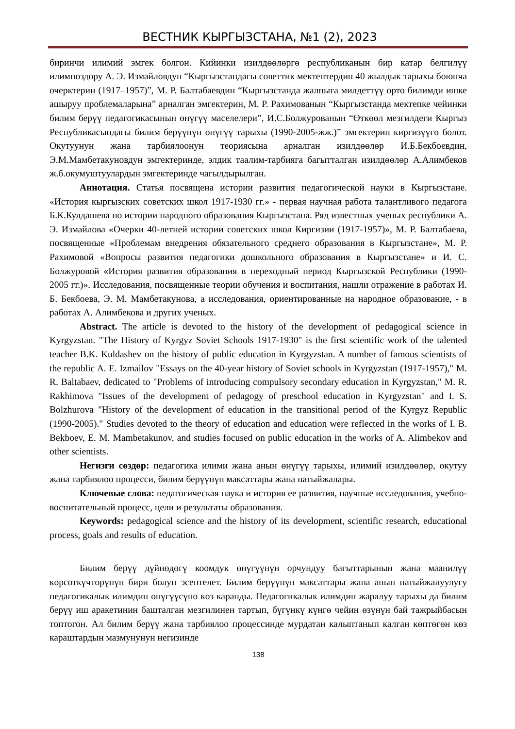ВЕСТНИК КЫРГЫЗСТАНА, №1 (2), 2023
биринчи илимий эмгек болгон. Кийинки изилдөөлөргө республиканын бир катар белгилүү илимпоздору А. Э. Измайловдун “Кыргызстандагы советтик мектептердин 40 жылдык тарыхы боюнча очерктерин (1917–1957)”, М. Р. Балтабаевдин “Кыргызстанда жалпыга милдеттүү орто билимди ишке ашыруу проблемаларына” арналган эмгектерин, М. Р. Рахимованын “Кыргызстанда мектепке чейинки билим берүү педагогикасынын өнүгүү маселелери”, И.С.Болжурованын “Өткөөл мезгилдеги Кыргыз Республикасындагы билим берүүнүн өнүгүү тарыхы (1990-2005-жж.)” эмгектерин киргизүүгө болот. Окутуунун жана тарбиялоонун теориясына арналган изилдөөлөр И.Б.Бекбоевдин, Э.М.Мамбетакуновдун эмгектеринде, элдик таалим-тарбияга багытталган изилдөөлөр А.Алимбеков ж.б.окумуштуулардын эмгектеринде чагылдырылган.
Аннотация. Статья посвящена истории развития педагогической науки в Кыргызстане. «История кыргызских советских школ 1917-1930 гг.» - первая научная работа талантливого педагога Б.К.Кулдашева по истории народного образования Кыргызстана. Ряд известных ученых республики А. Э. Измайлова «Очерки 40-летней истории советских школ Киргизии (1917-1957)», М. Р. Балтабаева, посвященные «Проблемам внедрения обязательного среднего образования в Кыргызстане», М. Р. Рахимовой «Вопросы развития педагогики дошкольного образования в Кыргызстане» и И. С. Болжуровой «История развития образования в переходный период Кыргызской Республики (1990-2005 гг.)». Исследования, посвященные теории обучения и воспитания, нашли отражение в работах И. Б. Бекбоева, Э. М. Мамбетакунова, а исследования, ориентированные на народное образование, - в работах А. Алимбекова и других ученых.
Abstract. The article is devoted to the history of the development of pedagogical science in Kyrgyzstan. "The History of Kyrgyz Soviet Schools 1917-1930" is the first scientific work of the talented teacher B.K. Kuldashev on the history of public education in Kyrgyzstan. A number of famous scientists of the republic A. E. Izmailov "Essays on the 40-year history of Soviet schools in Kyrgyzstan (1917-1957)," M. R. Baltabaev, dedicated to "Problems of introducing compulsory secondary education in Kyrgyzstan," M. R. Rakhimova "Issues of the development of pedagogy of preschool education in Kyrgyzstan" and I. S. Bolzhurova "History of the development of education in the transitional period of the Kyrgyz Republic (1990-2005)." Studies devoted to the theory of education and education were reflected in the works of I. B. Bekboev, E. M. Mambetakunov, and studies focused on public education in the works of A. Alimbekov and other scientists.
Негизги сөздөр: педагогика илими жана анын өнүгүү тарыхы, илимий изилдөөлөр, окутуу жана тарбиялоо процесси, билим берүүнүн максаттары жана натыйжалары.
Ключевые слова: педагогическая наука и история ее развития, научные исследования, учебно-воспитательный процесс, цели и результаты образования.
Keywords: pedagogical science and the history of its development, scientific research, educational process, goals and results of education.
Билим берүү дүйнөдөгү коомдук өнүгүүнүн орчундуу багыттарынын жана маанилүү көрсөткүчтөрүнүн бири болуп эсептелет. Билим берүүнүн максаттары жана анын натыйжалуулугу педагогикалык илимдин өнүгүүсүнө көз каранды. Педагогикалык илимдин жаралуу тарыхы да билим берүү иш аракетинин башталган мезгилинен тартып, бүгүнкү күнгө чейин өзүнүн бай тажрыйбасын топтогон. Ал билим берүү жана тарбиялоо процессинде мурдатан калыптанып калган көптөгөн көз караштардын мазмунунун негизинде
138